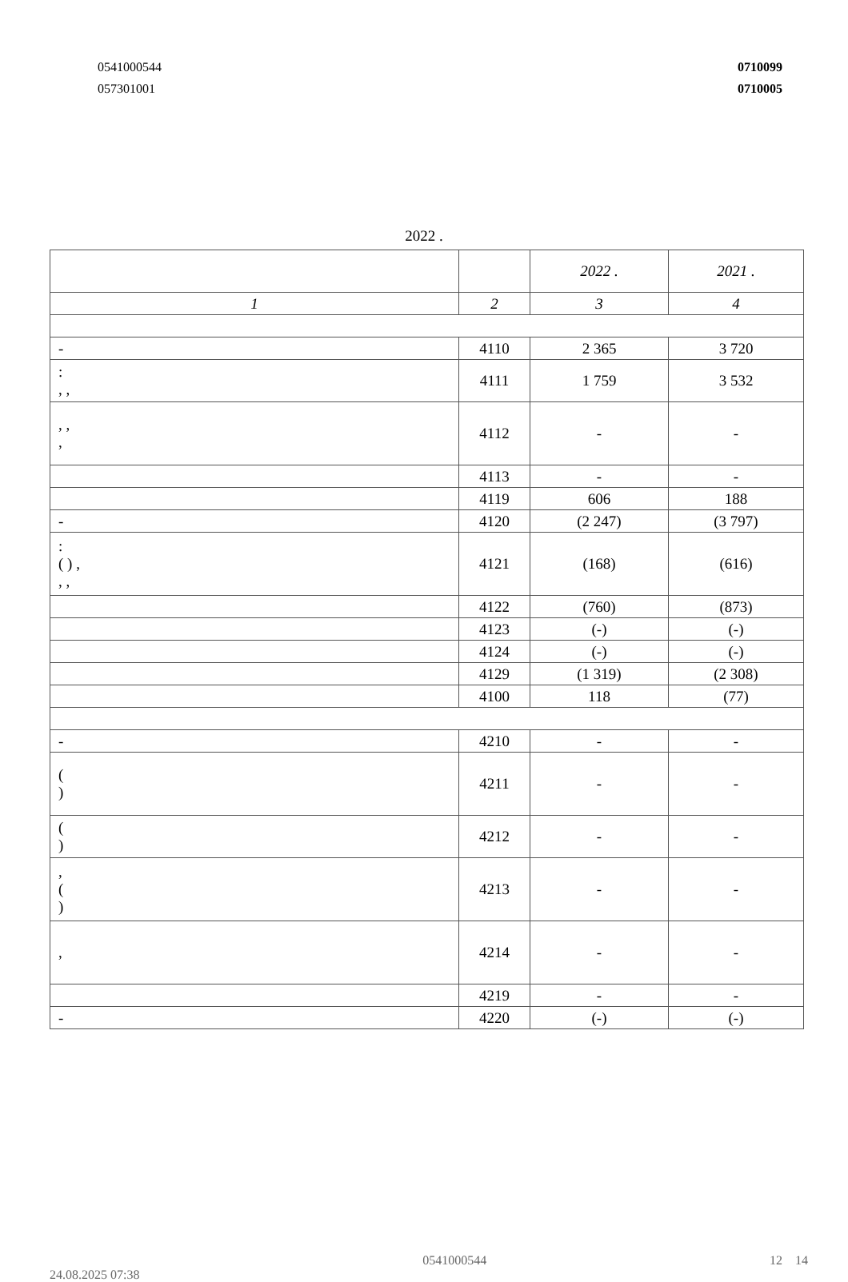0541000544
057301001
0710099
0710005
2022 .
| | | 2022 . | 2021 . |
| --- | --- | --- | --- |
| 1 | 2 | 3 | 4 |
| - | 4110 | 2 365 | 3 720 |
| : , , | 4111 | 1 759 | 3 532 |
| , , , | 4112 | - | - |
| | 4113 | - | - |
| | 4119 | 606 | 188 |
| - | 4120 | (2 247) | (3 797) |
| : ( ) , , , | 4121 | (168) | (616) |
| | 4122 | (760) | (873) |
| | 4123 | (-) | (-) |
| | 4124 | (-) | (-) |
| | 4129 | (1 319) | (2 308) |
| | 4100 | 118 | (77) |
| - | 4210 | - | - |
| ( ) | 4211 | - | - |
| ( ) | 4212 | - | - |
| , ( ) | 4213 | - | - |
| , | 4214 | - | - |
| | 4219 | - | - |
| - | 4220 | (-) | (-) |
24.08.2025 07:38 0541000544 12 14